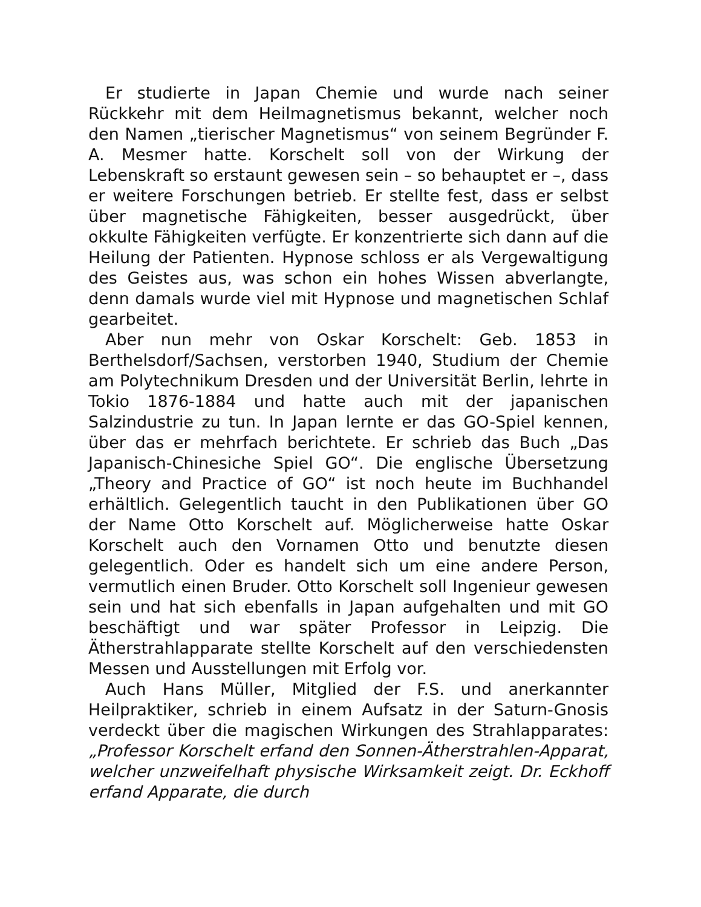Er studierte in Japan Chemie und wurde nach seiner Rückkehr mit dem Heilmagnetismus bekannt, welcher noch den Namen „tierischer Magnetismus“ von seinem Begründer F. A. Mesmer hatte. Korschelt soll von der Wirkung der Lebenskraft so erstaunt gewesen sein – so behauptet er –, dass er weitere Forschungen betrieb. Er stellte fest, dass er selbst über magnetische Fähigkeiten, besser ausgedrückt, über okkulte Fähigkeiten verfügte. Er konzentrierte sich dann auf die Heilung der Patienten. Hypnose schloss er als Vergewaltigung des Geistes aus, was schon ein hohes Wissen abverlangte, denn damals wurde viel mit Hypnose und magnetischen Schlaf gearbeitet.
Aber nun mehr von Oskar Korschelt: Geb. 1853 in Berthelsdorf/Sachsen, verstorben 1940, Studium der Chemie am Polytechnikum Dresden und der Universität Berlin, lehrte in Tokio 1876-1884 und hatte auch mit der japanischen Salzindustrie zu tun. In Japan lernte er das GO-Spiel kennen, über das er mehrfach berichtete. Er schrieb das Buch „Das Japanisch-Chinesiche Spiel GO“. Die englische Übersetzung „Theory and Practice of GO“ ist noch heute im Buchhandel erhältlich. Gelegentlich taucht in den Publikationen über GO der Name Otto Korschelt auf. Möglicherweise hatte Oskar Korschelt auch den Vornamen Otto und benutzte diesen gelegentlich. Oder es handelt sich um eine andere Person, vermutlich einen Bruder. Otto Korschelt soll Ingenieur gewesen sein und hat sich ebenfalls in Japan aufgehalten und mit GO beschäftigt und war später Professor in Leipzig. Die Ätherstrahlapparate stellte Korschelt auf den verschiedensten Messen und Ausstellungen mit Erfolg vor.
Auch Hans Müller, Mitglied der F.S. und anerkannter Heilpraktiker, schrieb in einem Aufsatz in der Saturn-Gnosis verdeckt über die magischen Wirkungen des Strahlapparates: „Professor Korschelt erfand den Sonnen-Ätherstrahlen-Apparat, welcher unzweifelhaft physische Wirksamkeit zeigt. Dr. Eckhoff erfand Apparate, die durch